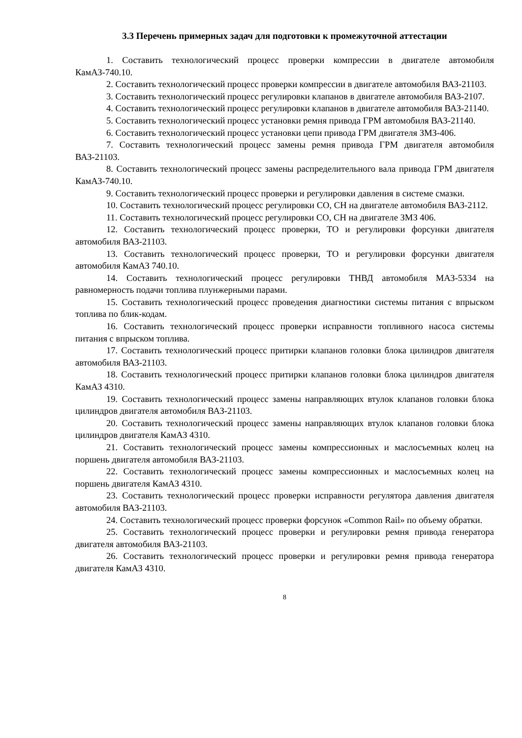3.3 Перечень примерных задач для подготовки к промежуточной аттестации
1. Составить технологический процесс проверки компрессии в двигателе автомобиля КамАЗ-740.10.
2. Составить технологический процесс проверки компрессии в двигателе автомобиля ВАЗ-21103.
3. Составить технологический процесс регулировки клапанов в двигателе автомобиля ВАЗ-2107.
4. Составить технологический процесс регулировки клапанов в двигателе автомобиля ВАЗ-21140.
5. Составить технологический процесс установки ремня привода ГРМ автомобиля ВАЗ-21140.
6. Составить технологический процесс установки цепи привода ГРМ двигателя ЗМЗ-406.
7. Составить технологический процесс замены ремня привода ГРМ двигателя автомобиля ВАЗ-21103.
8. Составить технологический процесс замены распределительного вала привода ГРМ двигателя КамАЗ-740.10.
9. Составить технологический процесс проверки и регулировки давления в системе смазки.
10. Составить технологический процесс регулировки СО, СН на двигателе автомобиля ВАЗ-2112.
11. Составить технологический процесс регулировки СО, СН на двигателе ЗМЗ 406.
12. Составить технологический процесс проверки, ТО и регулировки форсунки двигателя автомобиля ВАЗ-21103.
13. Составить технологический процесс проверки, ТО и регулировки форсунки двигателя автомобиля КамАЗ 740.10.
14. Составить технологический процесс регулировки ТНВД автомобиля МАЗ-5334 на равномерность подачи топлива плунжерными парами.
15. Составить технологический процесс проведения диагностики системы питания с впрыском топлива по блик-кодам.
16. Составить технологический процесс проверки исправности топливного насоса системы питания с впрыском топлива.
17. Составить технологический процесс притирки клапанов головки блока цилиндров двигателя автомобиля ВАЗ-21103.
18. Составить технологический процесс притирки клапанов головки блока цилиндров двигателя КамАЗ 4310.
19. Составить технологический процесс замены направляющих втулок клапанов головки блока цилиндров двигателя автомобиля ВАЗ-21103.
20. Составить технологический процесс замены направляющих втулок клапанов головки блока цилиндров двигателя КамАЗ 4310.
21. Составить технологический процесс замены компрессионных и маслосъемных колец на поршень двигателя автомобиля ВАЗ-21103.
22. Составить технологический процесс замены компрессионных и маслосъемных колец на поршень двигателя КамАЗ 4310.
23. Составить технологический процесс проверки исправности регулятора давления двигателя автомобиля ВАЗ-21103.
24. Составить технологический процесс проверки форсунок «Common Rail» по объему обратки.
25. Составить технологический процесс проверки и регулировки ремня привода генератора двигателя автомобиля ВАЗ-21103.
26. Составить технологический процесс проверки и регулировки ремня привода генератора двигателя КамАЗ 4310.
8